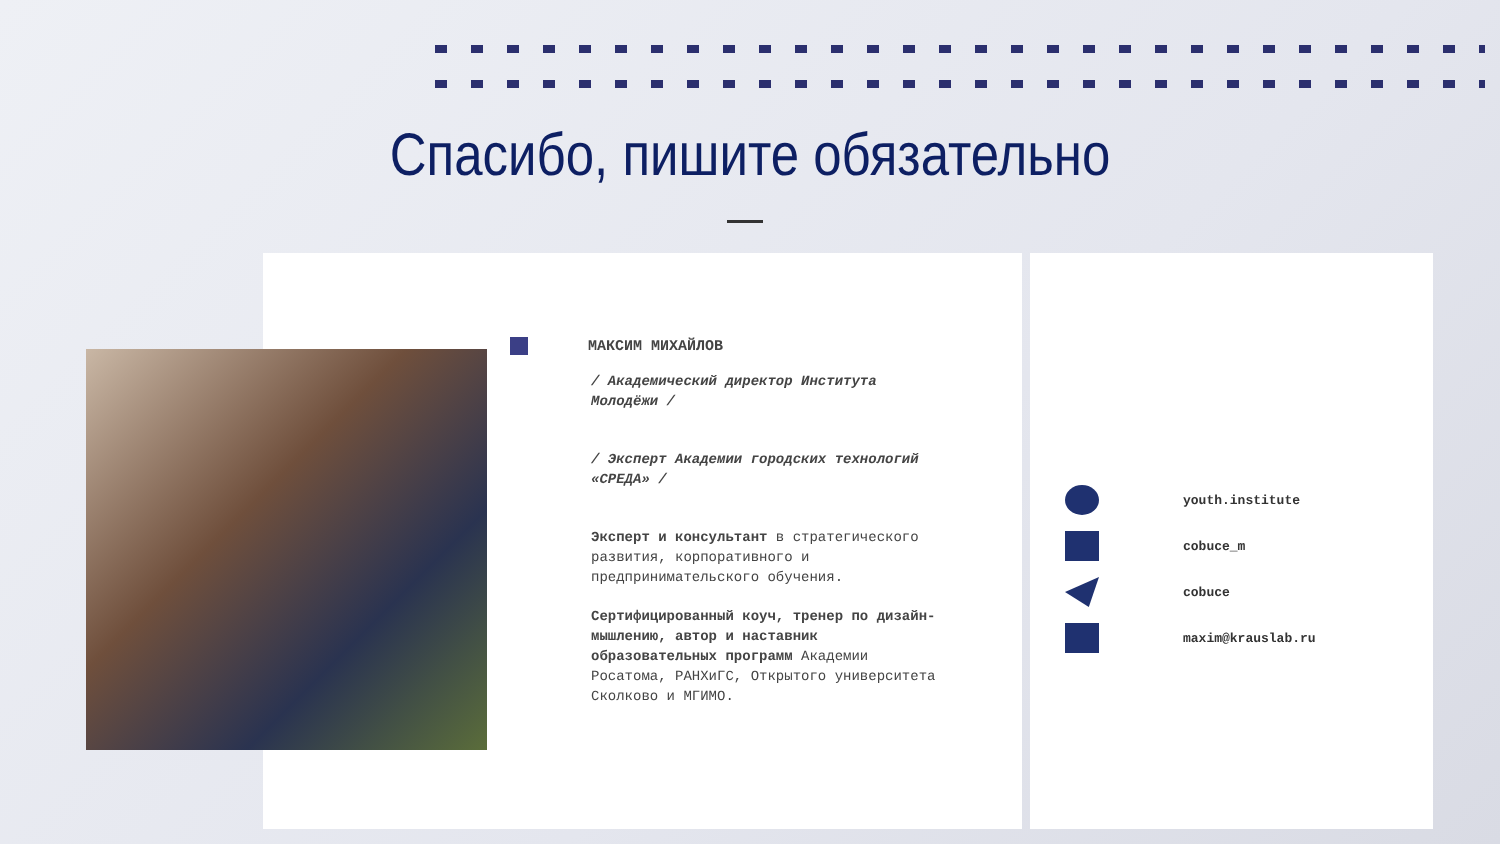Спасибо, пишите обязательно
МАКСИМ МИХАЙЛОВ
/ Академический директор Института Молодёжи /
/ Эксперт Академии городских технологий «СРЕДА» /
Эксперт и консультант в стратегического развития, корпоративного и предпринимательского обучения.
Сертифицированный коуч, тренер по дизайн-мышлению, автор и наставник образовательных программ Академии Росатома, РАНХиГС, Открытого университета Сколково и МГИМО.
youth.institute
cobuce_m
cobuce
maxim@krauslab.ru